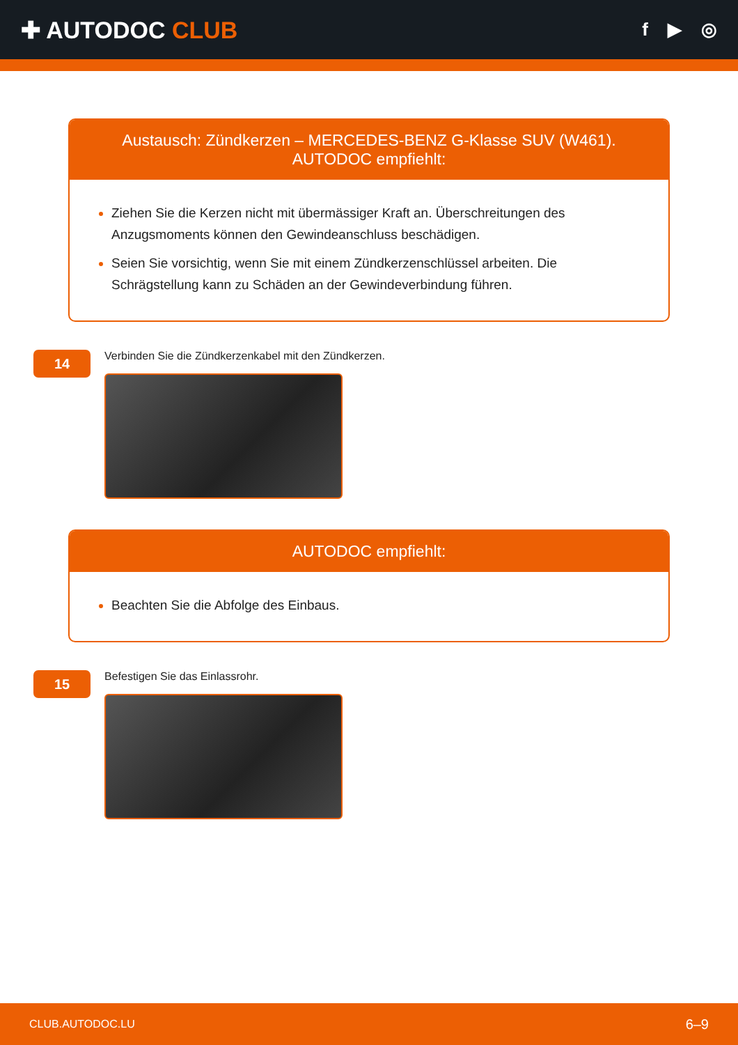✚ AUTODOC CLUB
f ▶ ◎
Austausch: Zündkerzen – MERCEDES-BENZ G-Klasse SUV (W461). AUTODOC empfiehlt:
Ziehen Sie die Kerzen nicht mit übermässiger Kraft an. Überschreitungen des Anzugsmoments können den Gewindeanschluss beschädigen.
Seien Sie vorsichtig, wenn Sie mit einem Zündkerzenschlüssel arbeiten. Die Schrägstellung kann zu Schäden an der Gewindeverbindung führen.
14
Verbinden Sie die Zündkerzenkabel mit den Zündkerzen.
AUTODOC empfiehlt:
Beachten Sie die Abfolge des Einbaus.
15
Befestigen Sie das Einlassrohr.
CLUB.AUTODOC.LU 6–9